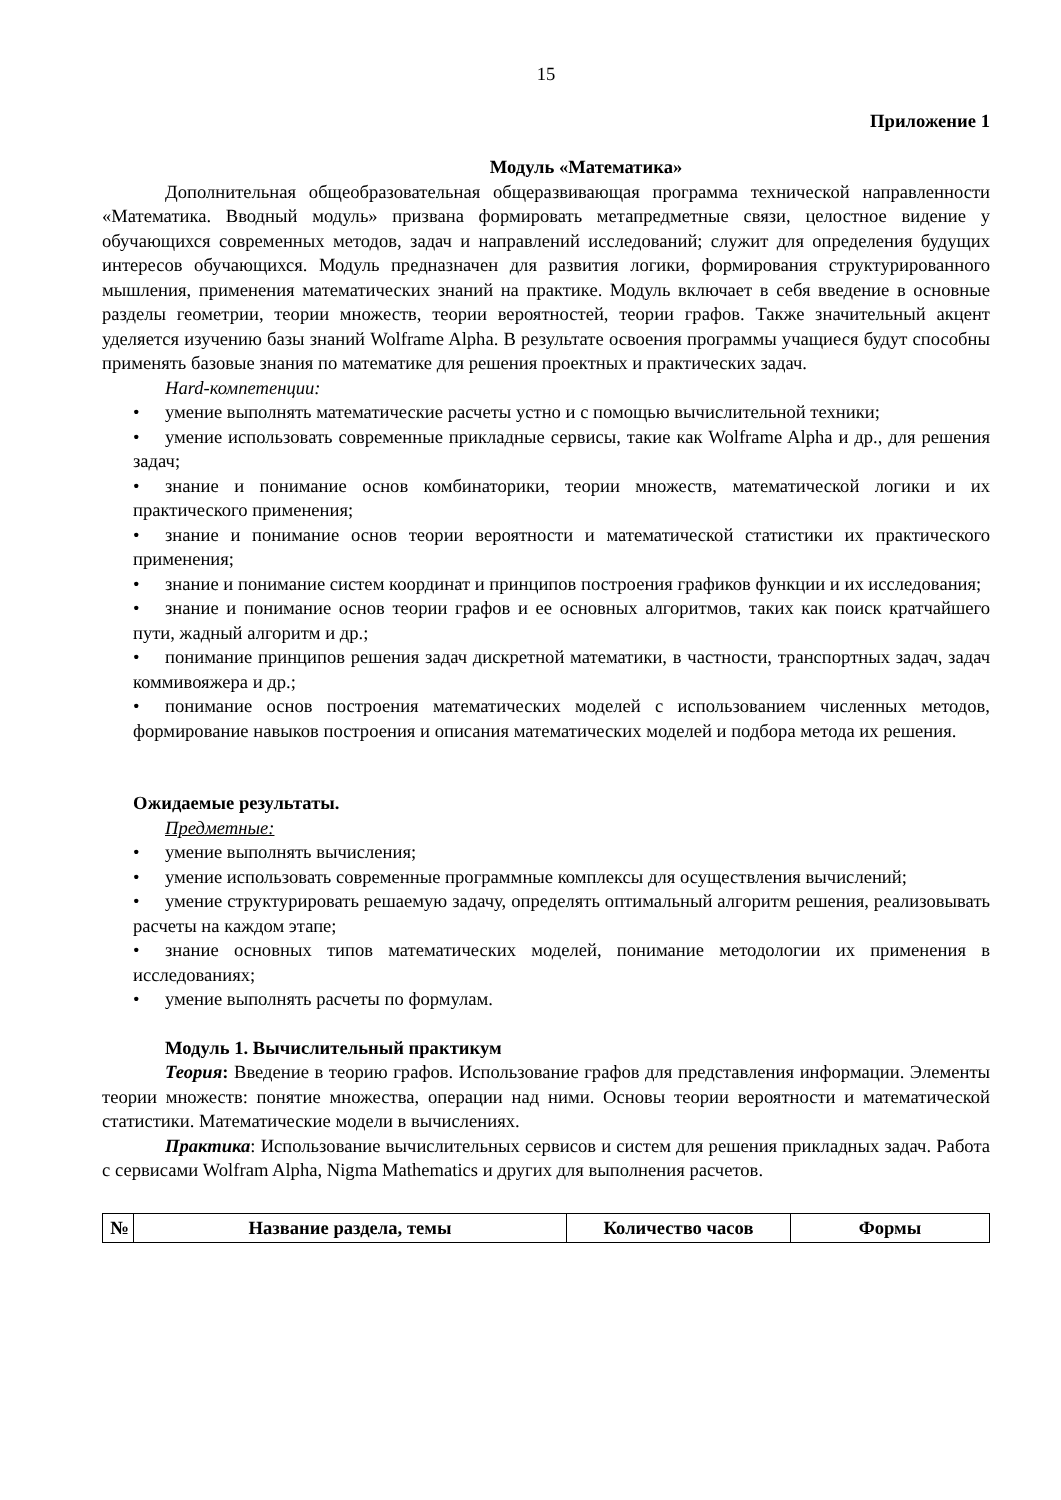15
Приложение 1
Модуль «Математика»
Дополнительная общеобразовательная общеразвивающая программа технической направленности «Математика. Вводный модуль» призвана формировать метапредметные связи, целостное видение у обучающихся современных методов, задач и направлений исследований; служит для определения будущих интересов обучающихся. Модуль предназначен для развития логики, формирования структурированного мышления, применения математических знаний на практике. Модуль включает в себя введение в основные разделы геометрии, теории множеств, теории вероятностей, теории графов. Также значительный акцент уделяется изучению базы знаний Wolframe Alpha. В результате освоения программы учащиеся будут способны применять базовые знания по математике для решения проектных и практических задач.
Hard-компетенции:
• умение выполнять математические расчеты устно и с помощью вычислительной техники;
• умение использовать современные прикладные сервисы, такие как Wolframe Alpha и др., для решения задач;
• знание и понимание основ комбинаторики, теории множеств, математической логики и их практического применения;
• знание и понимание основ теории вероятности и математической статистики их практического применения;
• знание и понимание систем координат и принципов построения графиков функции и их исследования;
• знание и понимание основ теории графов и ее основных алгоритмов, таких как поиск кратчайшего пути, жадный алгоритм и др.;
• понимание принципов решения задач дискретной математики, в частности, транспортных задач, задач коммивояжера и др.;
• понимание основ построения математических моделей с использованием численных методов, формирование навыков построения и описания математических моделей и подбора метода их решения.
Ожидаемые результаты.
Предметные:
• умение выполнять вычисления;
• умение использовать современные программные комплексы для осуществления вычислений;
• умение структурировать решаемую задачу, определять оптимальный алгоритм решения, реализовывать расчеты на каждом этапе;
• знание основных типов математических моделей, понимание методологии их применения в исследованиях;
• умение выполнять расчеты по формулам.
Модуль 1. Вычислительный практикум
Теория: Введение в теорию графов. Использование графов для представления информации. Элементы теории множеств: понятие множества, операции над ними. Основы теории вероятности и математической статистики. Математические модели в вычислениях.
Практика: Использование вычислительных сервисов и систем для решения прикладных задач. Работа с сервисами Wolfram Alpha, Nigma Mathematics и других для выполнения расчетов.
| № | Название раздела, темы | Количество часов | Формы |
| --- | --- | --- | --- |